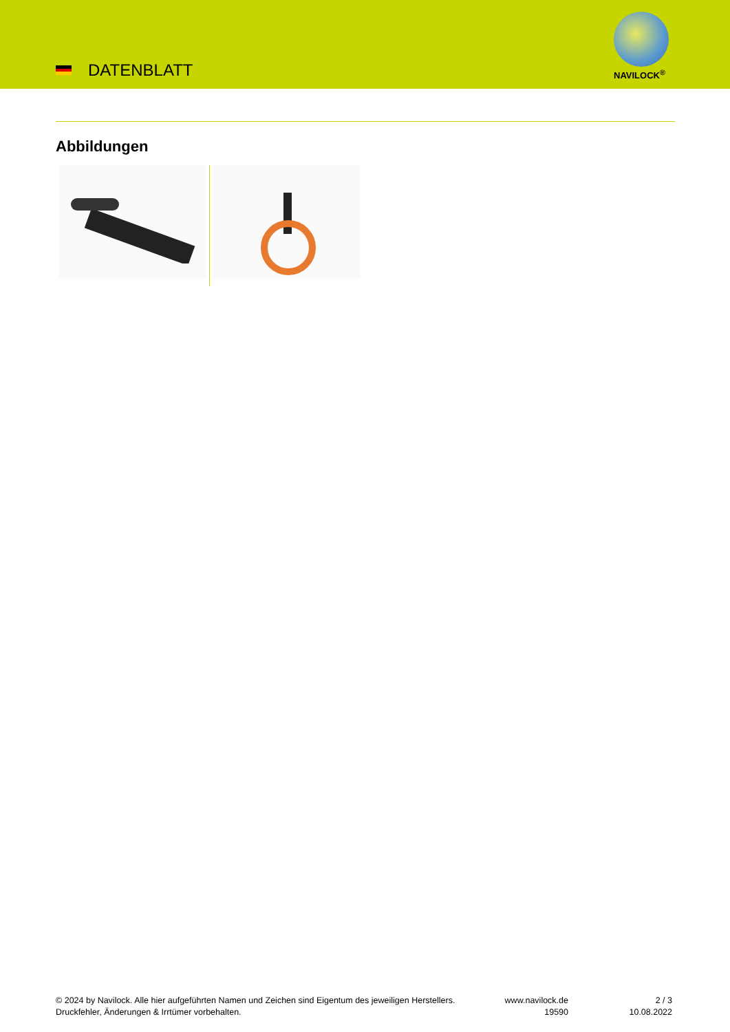DATENBLATT NAVILOCK<sup>®</sup>
Abbildungen
© 2024 by Navilock. Alle hier aufgeführten Namen und Zeichen sind Eigentum des jeweiligen Herstellers. Druckfehler, Änderungen & Irrtümer vorbehalten.
www.navilock.de
19590
2 / 3
10.08.2022